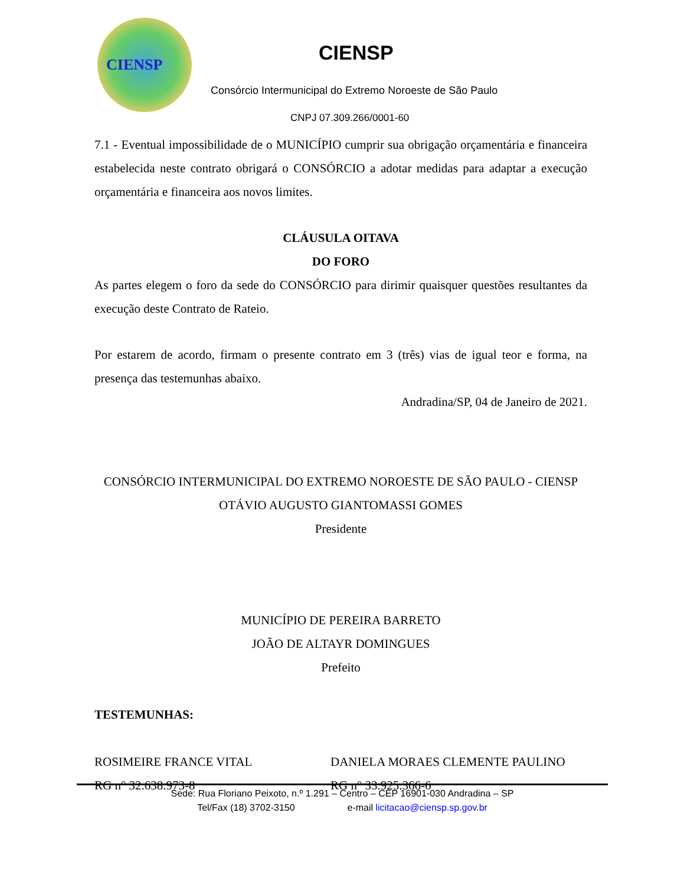CIENSP
CIENSP
Consórcio Intermunicipal do Extremo Noroeste de São Paulo
CNPJ 07.309.266/0001-60
7.1 - Eventual impossibilidade de o MUNICÍPIO cumprir sua obrigação orçamentária e financeira estabelecida neste contrato obrigará o CONSÓRCIO a adotar medidas para adaptar a execução orçamentária e financeira aos novos limites.
CLÁUSULA OITAVA
DO FORO
As partes elegem o foro da sede do CONSÓRCIO para dirimir quaisquer questões resultantes da execução deste Contrato de Rateio.
Por estarem de acordo, firmam o presente contrato em 3 (três) vias de igual teor e forma, na presença das testemunhas abaixo.
Andradina/SP, 04 de Janeiro de 2021.
CONSÓRCIO INTERMUNICIPAL DO EXTREMO NOROESTE DE SÃO PAULO - CIENSP
OTÁVIO AUGUSTO GIANTOMASSI GOMES
Presidente
MUNICÍPIO DE PEREIRA BARRETO
JOÃO DE ALTAYR DOMINGUES
Prefeito
TESTEMUNHAS:
ROSIMEIRE FRANCE VITAL
RG n° 32.638.973-8
DANIELA MORAES CLEMENTE PAULINO
RG n° 33.925.366-6
Sede: Rua Floriano Peixoto, n.º 1.291 – Centro – CEP 16901-030 Andradina – SP
Tel/Fax (18) 3702-3150 e-mail licitacao@ciensp.sp.gov.br